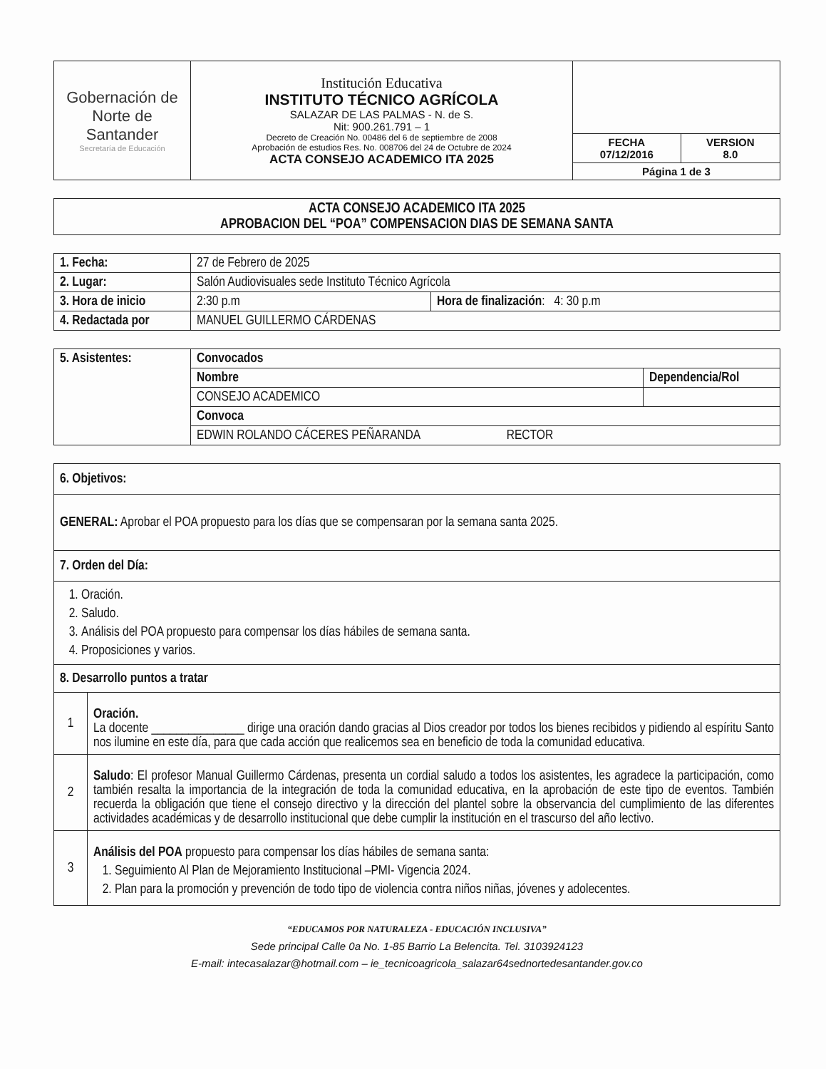| Gobernación de Norte de Santander Secretaría de Educación | Institución Educativa INSTITUTO TÉCNICO AGRÍCOLA SALAZAR DE LAS PALMAS - N. de S. Nit: 900.261.791 – 1 Decreto de Creación No. 00486 del 6 de septiembre de 2008 Aprobación de estudios Res. No. 008706 del 24 de Octubre de 2024 ACTA CONSEJO ACADEMICO ITA 2025 | | |
| | | FECHA 07/12/2016 | VERSION 8.0 |
| | | Página 1 de 3 | |
| ACTA CONSEJO ACADEMICO ITA 2025 APROBACION DEL “POA” COMPENSACION DIAS DE SEMANA SANTA |
| 1. Fecha: | 27 de Febrero de 2025 | |
| 2. Lugar: | Salón Audiovisuales sede Instituto Técnico Agrícola | |
| 3. Hora de inicio | 2:30 p.m | Hora de finalización : 4: 30 p.m |
| 4. Redactada por | MANUEL GUILLERMO CÁRDENAS | |
| 5. Asistentes: | Convocados | |
| | Nombre | Dependencia/Rol |
| | CONSEJO ACADEMICO | |
| | Convoca | |
| | EDWIN ROLANDO CÁCERES PEÑARANDA RECTOR | |
| 6. Objetivos: | |
| GENERAL: Aprobar el POA propuesto para los días que se compensaran por la semana santa 2025. | |
| 7. Orden del Día: | |
| 1. Oración. 2. Saludo. 3. Análisis del POA propuesto para compensar los días hábiles de semana santa. 4. Proposiciones y varios. | |
| 8. Desarrollo puntos a tratar | |
| 1 | Oración. La docente _______________ dirige una oración dando gracias al Dios creador por todos los bienes recibidos y pidiendo al espíritu Santo nos ilumine en este día, para que cada acción que realicemos sea en beneficio de toda la comunidad educativa. |
| 2 | Saludo : El profesor Manual Guillermo Cárdenas, presenta un cordial saludo a todos los asistentes, les agradece la participación, como también resalta la importancia de la integración de toda la comunidad educativa, en la aprobación de este tipo de eventos. También recuerda la obligación que tiene el consejo directivo y la dirección del plantel sobre la observancia del cumplimiento de las diferentes actividades académicas y de desarrollo institucional que debe cumplir la institución en el trascurso del año lectivo. |
| 3 | Análisis del POA propuesto para compensar los días hábiles de semana santa: 1. Seguimiento Al Plan de Mejoramiento Institucional –PMI- Vigencia 2024. 2. Plan para la promoción y prevención de todo tipo de violencia contra niños niñas, jóvenes y adolecentes. |
“EDUCAMOS POR NATURALEZA - EDUCACIÓN INCLUSIVA”
Sede principal Calle 0a No. 1-85 Barrio La Belencita. Tel. 3103924123
E-mail: intecasalazar@hotmail.com – ie_tecnicoagricola_salazar64sednortedesantander.gov.co